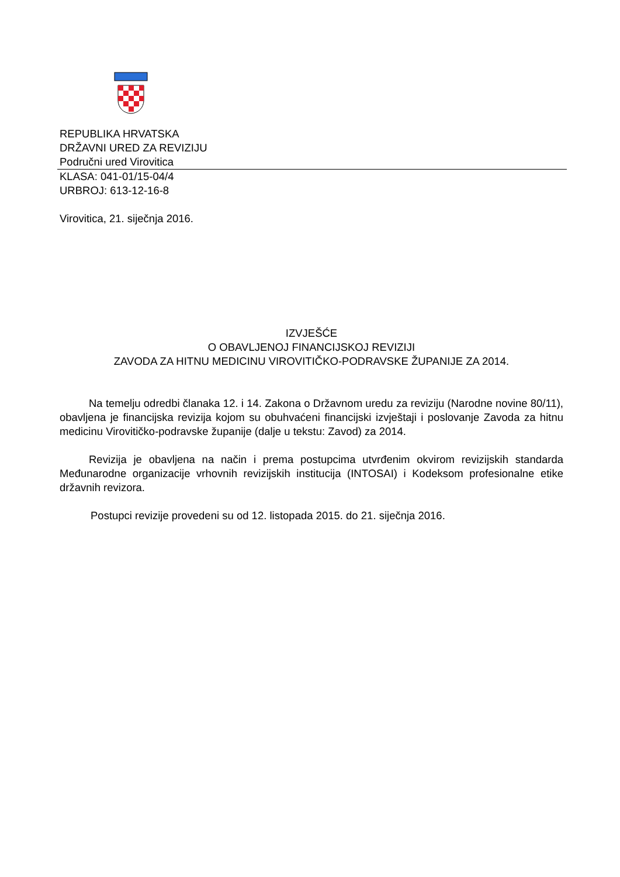REPUBLIKA HRVATSKA
DRŽAVNI URED ZA REVIZIJU
Područni ured Virovitica
KLASA: 041-01/15-04/4
URBROJ: 613-12-16-8
Virovitica, 21. siječnja 2016.
IZVJEŠĆE
O OBAVLJENOJ FINANCIJSKOJ REVIZIJI
ZAVODA ZA HITNU MEDICINU VIROVITIČKO-PODRAVSKE ŽUPANIJE ZA 2014.
Na temelju odredbi članaka 12. i 14. Zakona o Državnom uredu za reviziju (Narodne novine 80/11), obavljena je financijska revizija kojom su obuhvaćeni financijski izvještaji i poslovanje Zavoda za hitnu medicinu Virovitičko-podravske županije (dalje u tekstu: Zavod) za 2014.
Revizija je obavljena na način i prema postupcima utvrđenim okvirom revizijskih standarda Međunarodne organizacije vrhovnih revizijskih institucija (INTOSAI) i Kodeksom profesionalne etike državnih revizora.
Postupci revizije provedeni su od 12. listopada 2015. do 21. siječnja 2016.